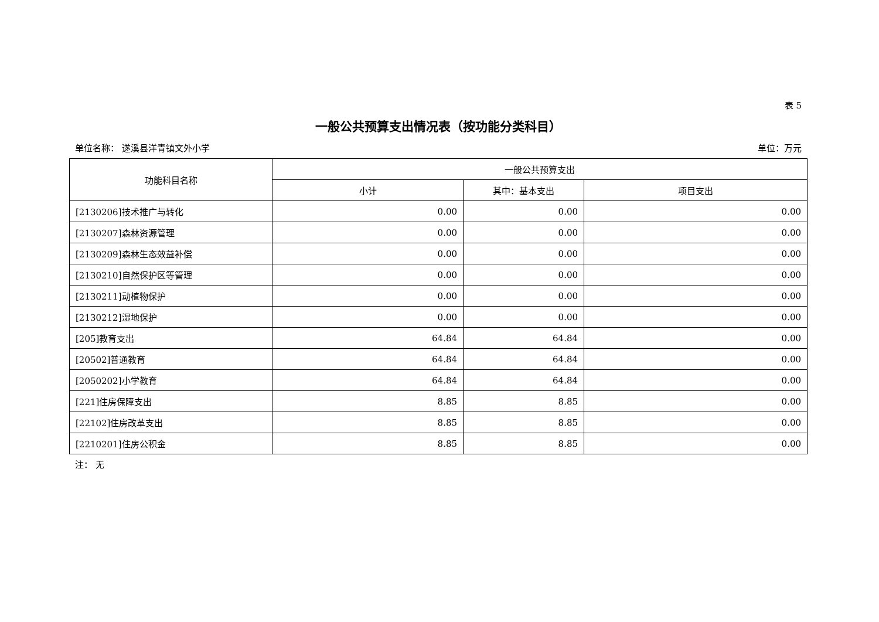表 5
一般公共预算支出情况表（按功能分类科目）
单位名称： 遂溪县洋青镇文外小学 单位：万元
| 功能科目名称 | 一般公共预算支出 | | |
| --- | --- | --- | --- |
| | 小计 | 其中：基本支出 | 项目支出 |
| [2130206]技术推广与转化 | 0.00 | 0.00 | 0.00 |
| [2130207]森林资源管理 | 0.00 | 0.00 | 0.00 |
| [2130209]森林生态效益补偿 | 0.00 | 0.00 | 0.00 |
| [2130210]自然保护区等管理 | 0.00 | 0.00 | 0.00 |
| [2130211]动植物保护 | 0.00 | 0.00 | 0.00 |
| [2130212]湿地保护 | 0.00 | 0.00 | 0.00 |
| [205]教育支出 | 64.84 | 64.84 | 0.00 |
| [20502]普通教育 | 64.84 | 64.84 | 0.00 |
| [2050202]小学教育 | 64.84 | 64.84 | 0.00 |
| [221]住房保障支出 | 8.85 | 8.85 | 0.00 |
| [22102]住房改革支出 | 8.85 | 8.85 | 0.00 |
| [2210201]住房公积金 | 8.85 | 8.85 | 0.00 |
注： 无